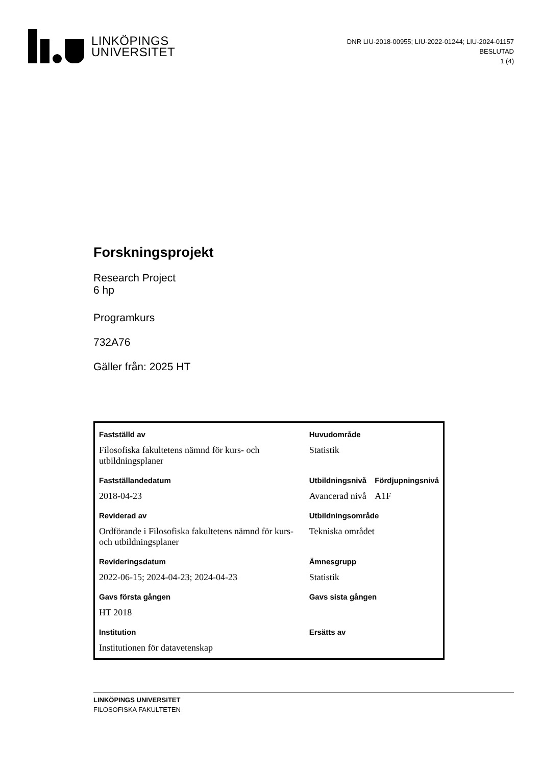LINKÖPINGS
UNIVERSITET
DNR LIU-2018-00955; LIU-2022-01244; LIU-2024-01157
BESLUTAD
1 (4)
Forskningsprojekt
Research Project
6 hp
Programkurs
732A76
Gäller från: 2025 HT
| Fastställd av | Huvudområde | |
| Filosofiska fakultetens nämnd för kurs- och utbildningsplaner | Statistik | |
| Fastställandedatum | Utbildningsnivå | Fördjupningsnivå |
| 2018-04-23 | Avancerad nivå | A1F |
| Reviderad av | Utbildningsområde | |
| Ordförande i Filosofiska fakultetens nämnd för kurs- och utbildningsplaner | Tekniska området | |
| Revideringsdatum | Ämnesgrupp | |
| 2022-06-15; 2024-04-23; 2024-04-23 | Statistik | |
| Gavs första gången | Gavs sista gången | |
| HT 2018 | | |
| Institution | Ersätts av | |
| Institutionen för datavetenskap | | |
LINKÖPINGS UNIVERSITET
FILOSOFISKA FAKULTETEN